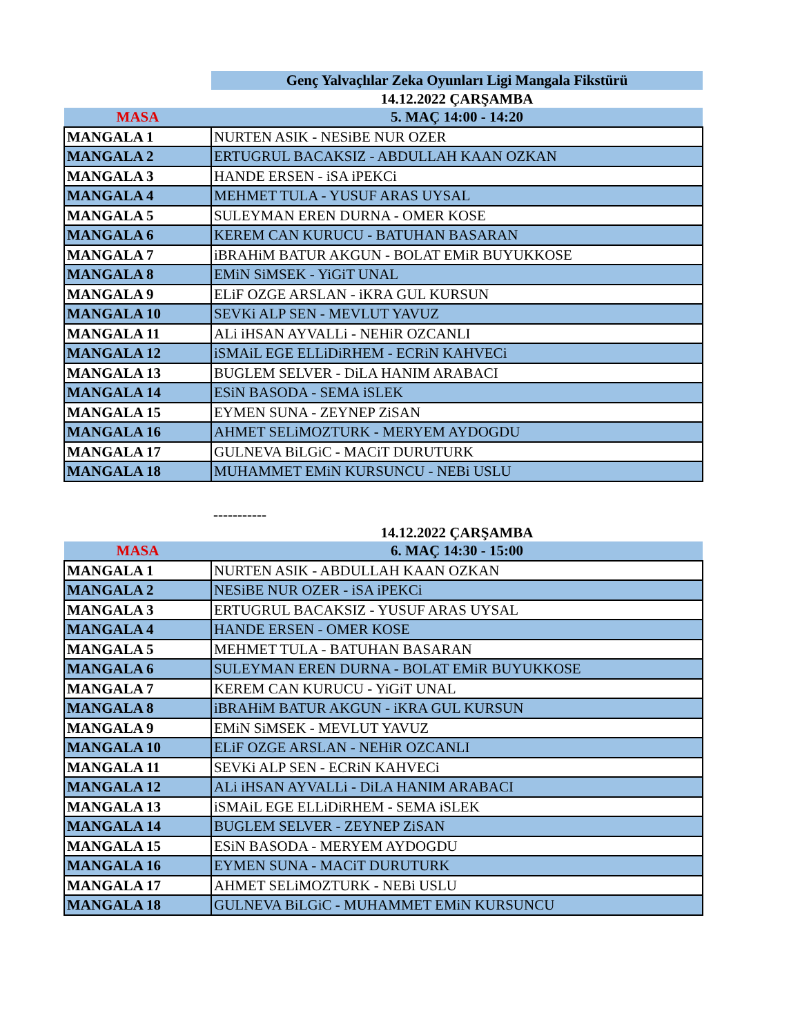| | Genç Yalvaçlılar Zeka Oyunları Ligi Mangala Fikstürü |
| | 14.12.2022 ÇARŞAMBA |
| MASA | 5. MAÇ 14:00 - 14:20 |
| MANGALA 1 | NURTEN ASIK - NESiBE NUR OZER |
| MANGALA 2 | ERTUGRUL BACAKSIZ - ABDULLAH KAAN OZKAN |
| MANGALA 3 | HANDE ERSEN - iSA iPEKCi |
| MANGALA 4 | MEHMET TULA - YUSUF ARAS UYSAL |
| MANGALA 5 | SULEYMAN EREN DURNA - OMER KOSE |
| MANGALA 6 | KEREM CAN KURUCU - BATUHAN BASARAN |
| MANGALA 7 | iBRAHiM BATUR AKGUN - BOLAT EMiR BUYUKKOSE |
| MANGALA 8 | EMiN SiMSEK - YiGiT UNAL |
| MANGALA 9 | ELiF OZGE ARSLAN - iKRA GUL KURSUN |
| MANGALA 10 | SEVKi ALP SEN - MEVLUT YAVUZ |
| MANGALA 11 | ALi iHSAN AYVALLi - NEHiR OZCANLI |
| MANGALA 12 | iSMAiL EGE ELLiDiRHEM - ECRiN KAHVECi |
| MANGALA 13 | BUGLEM SELVER - DiLA HANIM ARABACI |
| MANGALA 14 | ESiN BASODA - SEMA iSLEK |
| MANGALA 15 | EYMEN SUNA - ZEYNEP ZiSAN |
| MANGALA 16 | AHMET SELiMOZTURK - MERYEM AYDOGDU |
| MANGALA 17 | GULNEVA BiLGiC - MACiT DURUTURK |
| MANGALA 18 | MUHAMMET EMiN KURSUNCU - NEBi USLU |
| | ----------- |
| | 14.12.2022 ÇARŞAMBA |
| MASA | 6. MAÇ 14:30 - 15:00 |
| MANGALA 1 | NURTEN ASIK - ABDULLAH KAAN OZKAN |
| MANGALA 2 | NESiBE NUR OZER - iSA iPEKCi |
| MANGALA 3 | ERTUGRUL BACAKSIZ - YUSUF ARAS UYSAL |
| MANGALA 4 | HANDE ERSEN - OMER KOSE |
| MANGALA 5 | MEHMET TULA - BATUHAN BASARAN |
| MANGALA 6 | SULEYMAN EREN DURNA - BOLAT EMiR BUYUKKOSE |
| MANGALA 7 | KEREM CAN KURUCU - YiGiT UNAL |
| MANGALA 8 | iBRAHiM BATUR AKGUN - iKRA GUL KURSUN |
| MANGALA 9 | EMiN SiMSEK - MEVLUT YAVUZ |
| MANGALA 10 | ELiF OZGE ARSLAN - NEHiR OZCANLI |
| MANGALA 11 | SEVKi ALP SEN - ECRiN KAHVECi |
| MANGALA 12 | ALi iHSAN AYVALLi - DiLA HANIM ARABACI |
| MANGALA 13 | iSMAiL EGE ELLiDiRHEM - SEMA iSLEK |
| MANGALA 14 | BUGLEM SELVER - ZEYNEP ZiSAN |
| MANGALA 15 | ESiN BASODA - MERYEM AYDOGDU |
| MANGALA 16 | EYMEN SUNA - MACiT DURUTURK |
| MANGALA 17 | AHMET SELiMOZTURK - NEBi USLU |
| MANGALA 18 | GULNEVA BiLGiC - MUHAMMET EMiN KURSUNCU |